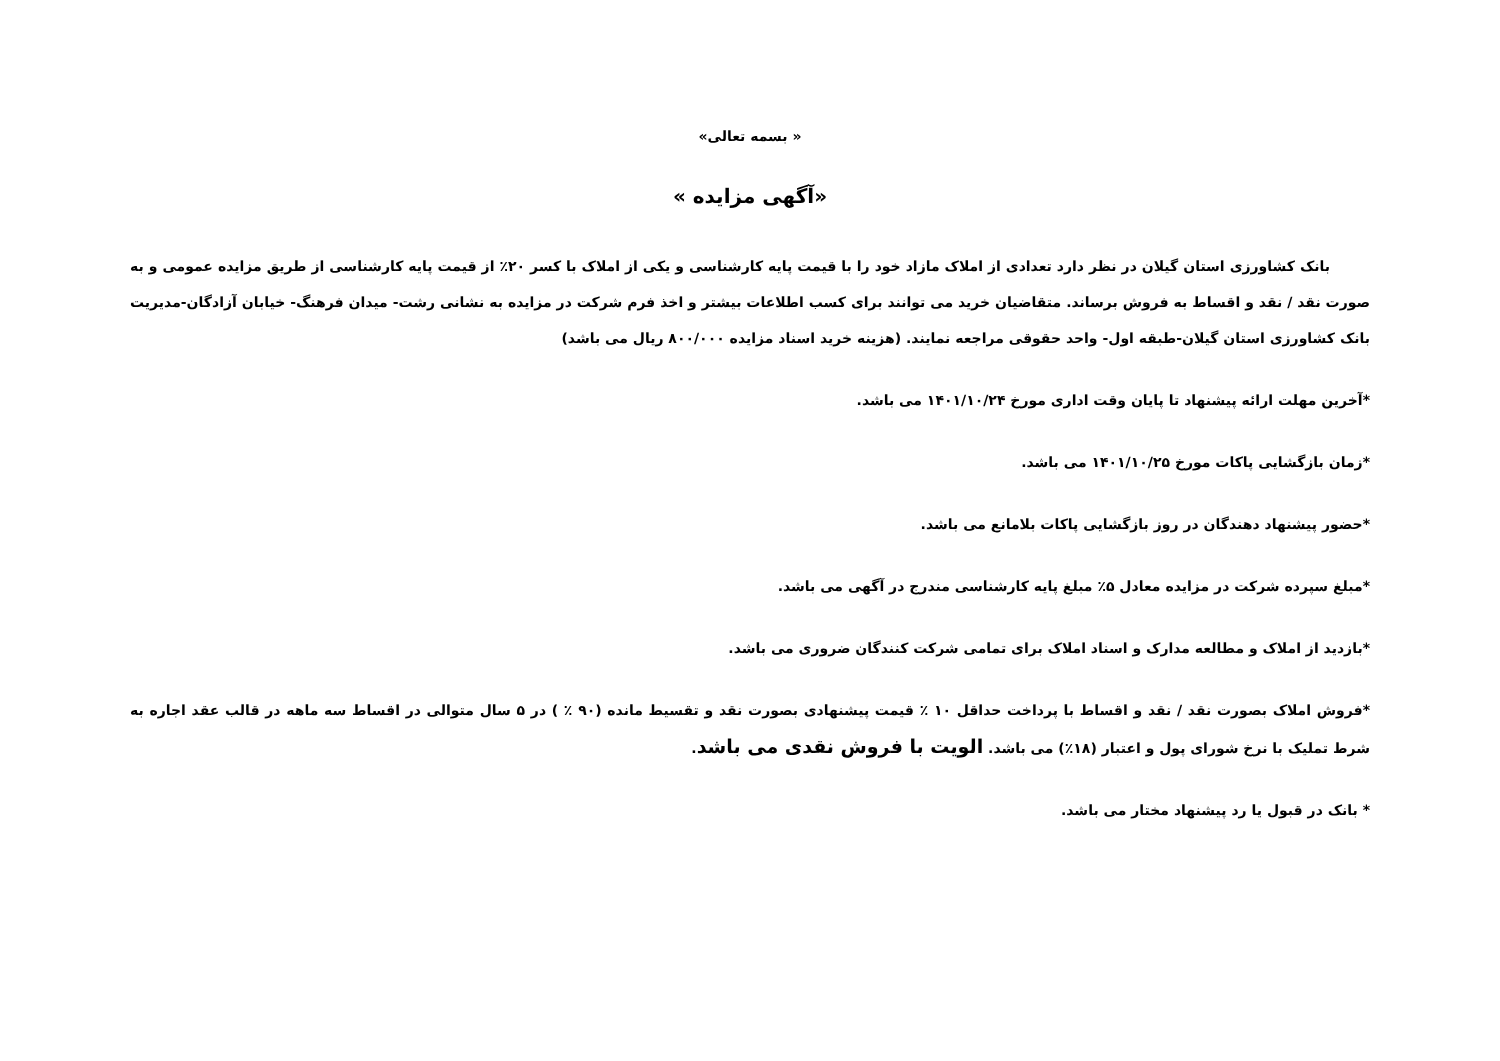« بسمه تعالی»
«آگهی مزایده »
بانک کشاورزی استان گیلان در نظر دارد تعدادی از املاک مازاد خود را با قیمت پایه کارشناسی و یکی از املاک با کسر ۲۰٪ از قیمت پایه کارشناسی از طریق مزایده عمومی و به صورت نقد / نقد و اقساط به فروش برساند. متقاضیان خرید می توانند برای کسب اطلاعات بیشتر و اخذ فرم شرکت در مزایده به نشانی رشت- میدان فرهنگ- خیابان آزادگان-مدیریت بانک کشاورزی استان گیلان-طبقه اول- واحد حقوقی مراجعه نمایند. (هزینه خرید اسناد مزایده ۸۰۰/۰۰۰ ریال می باشد)
*آخرین مهلت ارائه پیشنهاد تا پایان وقت اداری مورخ ۱۴۰۱/۱۰/۲۴ می باشد.
*زمان بازگشایی پاکات مورخ ۱۴۰۱/۱۰/۲۵ می باشد.
*حضور پیشنهاد دهندگان در روز بازگشایی پاکات بلامانع می باشد.
*مبلغ سپرده شرکت در مزایده معادل ۵٪ مبلغ پایه کارشناسی مندرج در آگهی می باشد.
*بازدید از املاک و مطالعه مدارک و اسناد املاک برای تمامی شرکت کنندگان ضروری می باشد.
*فروش املاک بصورت نقد / نقد و اقساط با پرداخت حداقل ۱۰ ٪ قیمت پیشنهادی بصورت نقد و تقسیط مانده (۹۰ ٪ ) در ۵ سال متوالی در اقساط سه ماهه در قالب عقد اجاره به شرط تملیک با نرخ شورای پول و اعتبار (۱۸٪) می باشد. الویت با فروش نقدی می باشد.
* بانک در قبول یا رد پیشنهاد مختار می باشد.